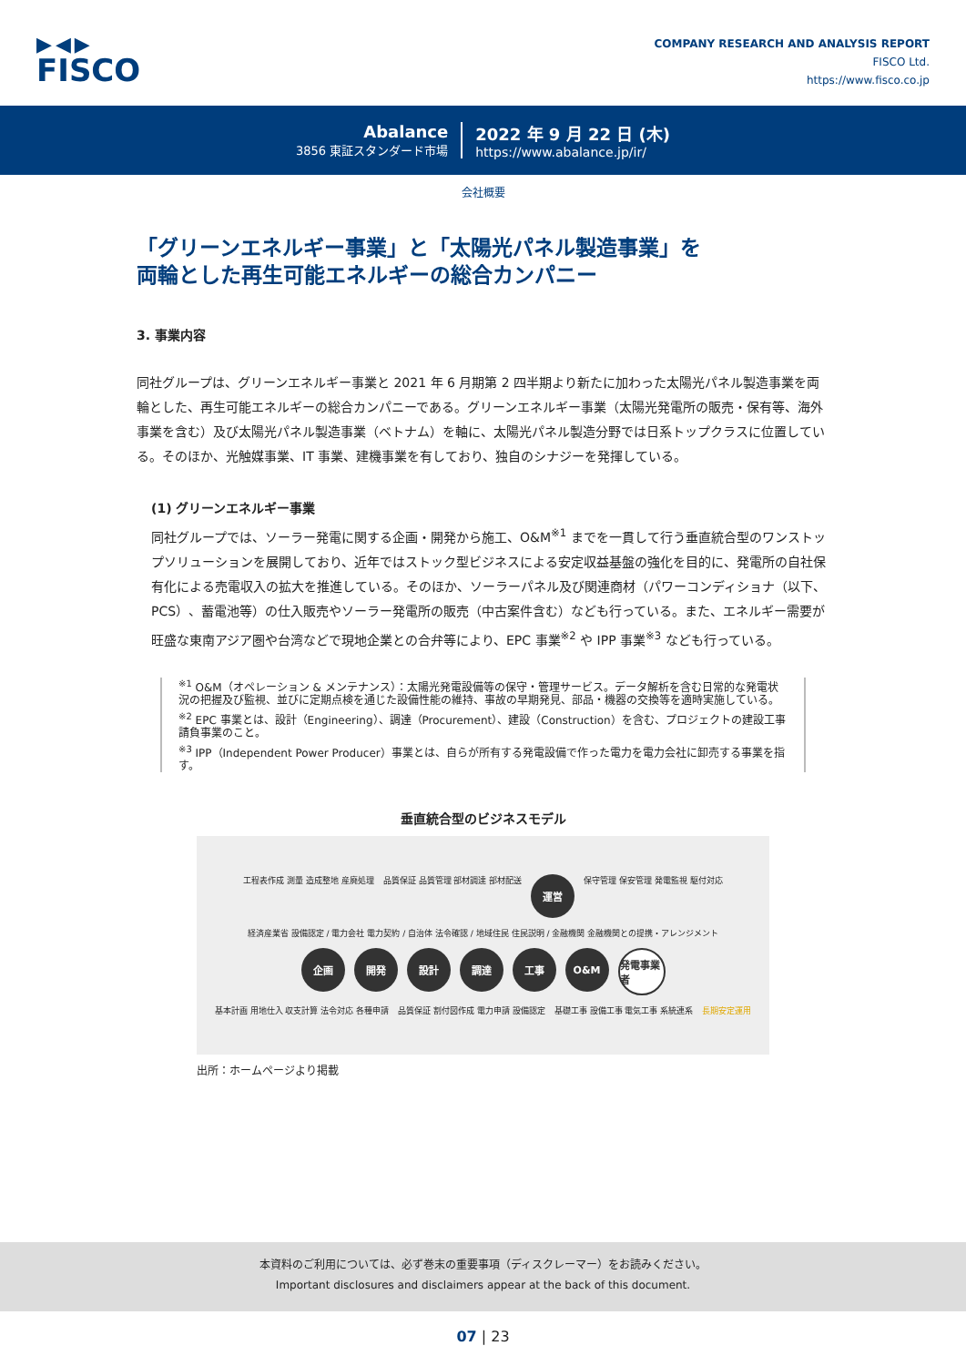▶◀▶
FISCO
COMPANY RESEARCH AND ANALYSIS REPORT
FISCO Ltd.
https://www.fisco.co.jp
Abalance
3856 東証スタンダード市場
2022 年 9 月 22 日 (木)
https://www.abalance.jp/ir/
会社概要
「グリーンエネルギー事業」と「太陽光パネル製造事業」を
両輪とした再生可能エネルギーの総合カンパニー
3. 事業内容
同社グループは、グリーンエネルギー事業と 2021 年 6 月期第 2 四半期より新たに加わった太陽光パネル製造事業を両輪とした、再生可能エネルギーの総合カンパニーである。グリーンエネルギー事業（太陽光発電所の販売・保有等、海外事業を含む）及び太陽光パネル製造事業（ベトナム）を軸に、太陽光パネル製造分野では日系トップクラスに位置している。そのほか、光触媒事業、IT 事業、建機事業を有しており、独自のシナジーを発揮している。
(1) グリーンエネルギー事業
同社グループでは、ソーラー発電に関する企画・開発から施工、O&M<sup>※1</sup> までを一貫して行う垂直統合型のワンストップソリューションを展開しており、近年ではストック型ビジネスによる安定収益基盤の強化を目的に、発電所の自社保有化による売電収入の拡大を推進している。そのほか、ソーラーパネル及び関連商材（パワーコンディショナ（以下、PCS）、蓄電池等）の仕入販売やソーラー発電所の販売（中古案件含む）なども行っている。また、エネルギー需要が旺盛な東南アジア圏や台湾などで現地企業との合弁等により、EPC 事業<sup>※2</sup> や IPP 事業<sup>※3</sup> なども行っている。
<sup>※1</sup> O&M（オペレーション & メンテナンス）：太陽光発電設備等の保守・管理サービス。データ解析を含む日常的な発電状況の把握及び監視、並びに定期点検を通じた設備性能の維持、事故の早期発見、部品・機器の交換等を適時実施している。
<sup>※2</sup> EPC 事業とは、設計（Engineering）、調達（Procurement）、建設（Construction）を含む、プロジェクトの建設工事請負事業のこと。
<sup>※3</sup> IPP（Independent Power Producer）事業とは、自らが所有する発電設備で作った電力を電力会社に卸売する事業を指す。
垂直統合型のビジネスモデル
工程表作成 測量 造成整地 産廃処理 品質保証 品質管理 部材調達 部材配送 運営 保守管理 保安管理 発電監視 駆付対応
経済産業省 設備認定 / 電力会社 電力契約 / 自治体 法令確認 / 地域住民 住民説明 / 金融機関 金融機関との提携・アレンジメント
企画 開発 設計 調達 工事 O&M 発電事業者
基本計画 用地仕入 収支計算 法令対応 各種申請 品質保証 割付図作成 電力申請 設備認定 基礎工事 設備工事 電気工事 系統連系 長期安定運用
出所：ホームページより掲載
本資料のご利用については、必ず巻末の重要事項（ディスクレーマー）をお読みください。
Important disclosures and disclaimers appear at the back of this document.
07 | 23